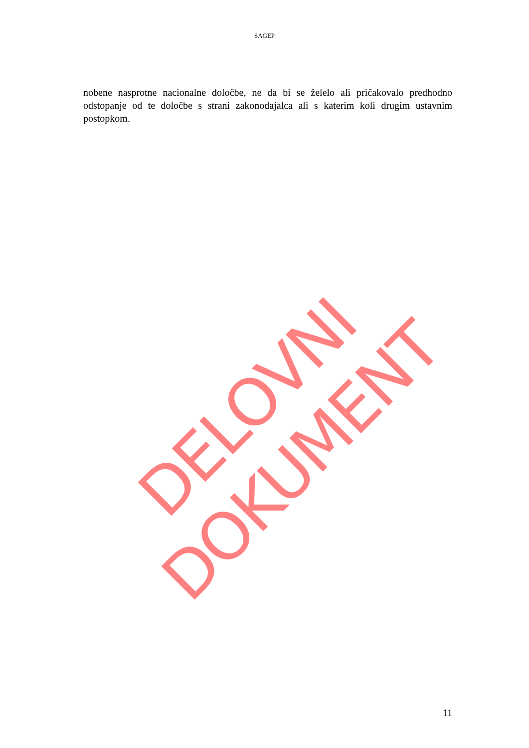SAGEP
nobene nasprotne nacionalne določbe, ne da bi se želelo ali pričakovalo predhodno odstopanje od te določbe s strani zakonodajalca ali s katerim koli drugim ustavnim postopkom.
DELOVNI DOKUMENT
11